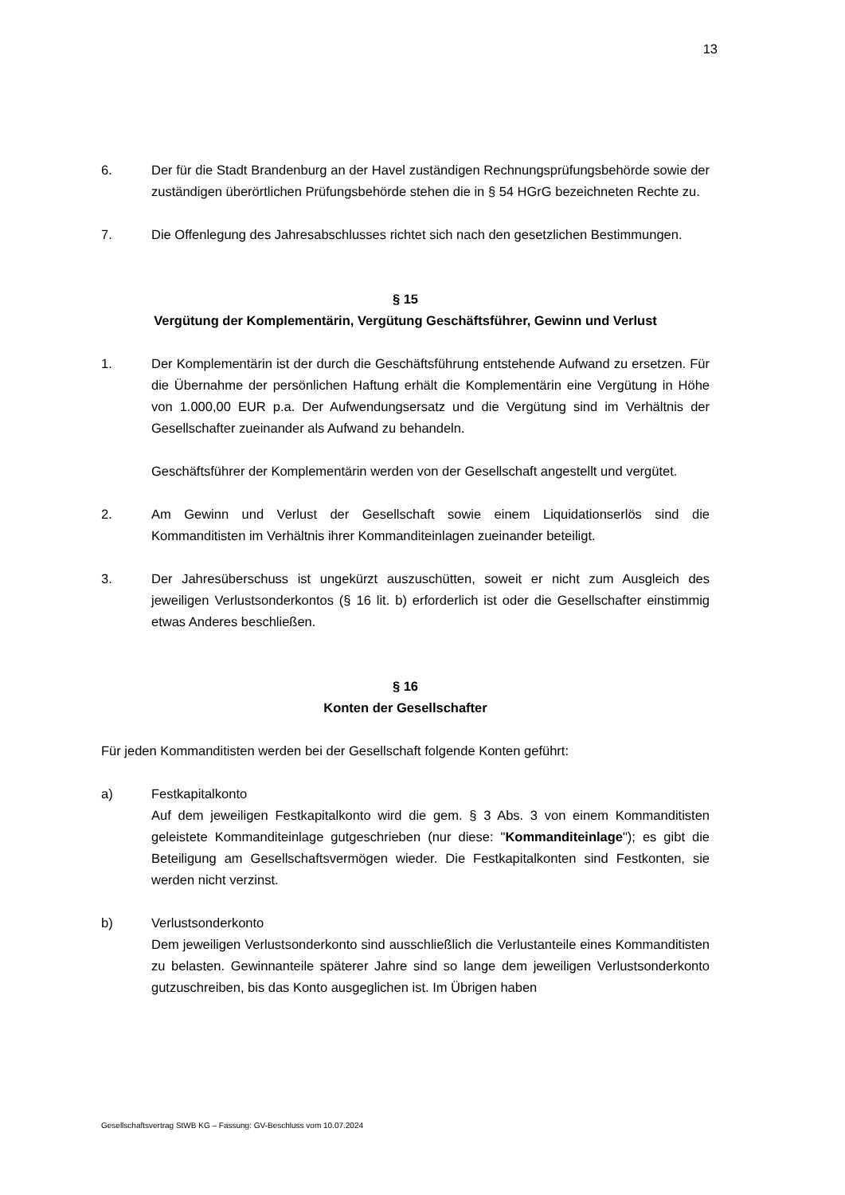13
6. Der für die Stadt Brandenburg an der Havel zuständigen Rechnungsprüfungsbehörde sowie der zuständigen überörtlichen Prüfungsbehörde stehen die in § 54 HGrG bezeichneten Rechte zu.
7. Die Offenlegung des Jahresabschlusses richtet sich nach den gesetzlichen Bestimmungen.
§ 15
Vergütung der Komplementärin, Vergütung Geschäftsführer, Gewinn und Verlust
1. Der Komplementärin ist der durch die Geschäftsführung entstehende Aufwand zu ersetzen. Für die Übernahme der persönlichen Haftung erhält die Komplementärin eine Vergütung in Höhe von 1.000,00 EUR p.a. Der Aufwendungsersatz und die Vergütung sind im Verhältnis der Gesellschafter zueinander als Aufwand zu behandeln.
Geschäftsführer der Komplementärin werden von der Gesellschaft angestellt und vergütet.
2. Am Gewinn und Verlust der Gesellschaft sowie einem Liquidationserlös sind die Kommanditisten im Verhältnis ihrer Kommanditeinlagen zueinander beteiligt.
3. Der Jahresüberschuss ist ungekürzt auszuschütten, soweit er nicht zum Ausgleich des jeweiligen Verlustsonderkontos (§ 16 lit. b) erforderlich ist oder die Gesellschafter einstimmig etwas Anderes beschließen.
§ 16
Konten der Gesellschafter
Für jeden Kommanditisten werden bei der Gesellschaft folgende Konten geführt:
a) Festkapitalkonto
Auf dem jeweiligen Festkapitalkonto wird die gem. § 3 Abs. 3 von einem Kommanditisten geleistete Kommanditeinlage gutgeschrieben (nur diese: "Kommanditeinlage"); es gibt die Beteiligung am Gesellschaftsvermögen wieder. Die Festkapitalkonten sind Festkonten, sie werden nicht verzinst.
b) Verlustsonderkonto
Dem jeweiligen Verlustsonderkonto sind ausschließlich die Verlustanteile eines Kommanditisten zu belasten. Gewinnanteile späterer Jahre sind so lange dem jeweiligen Verlustsonderkonto gutzuschreiben, bis das Konto ausgeglichen ist. Im Übrigen haben
Gesellschaftsvertrag StWB KG – Fassung: GV-Beschluss vom 10.07.2024